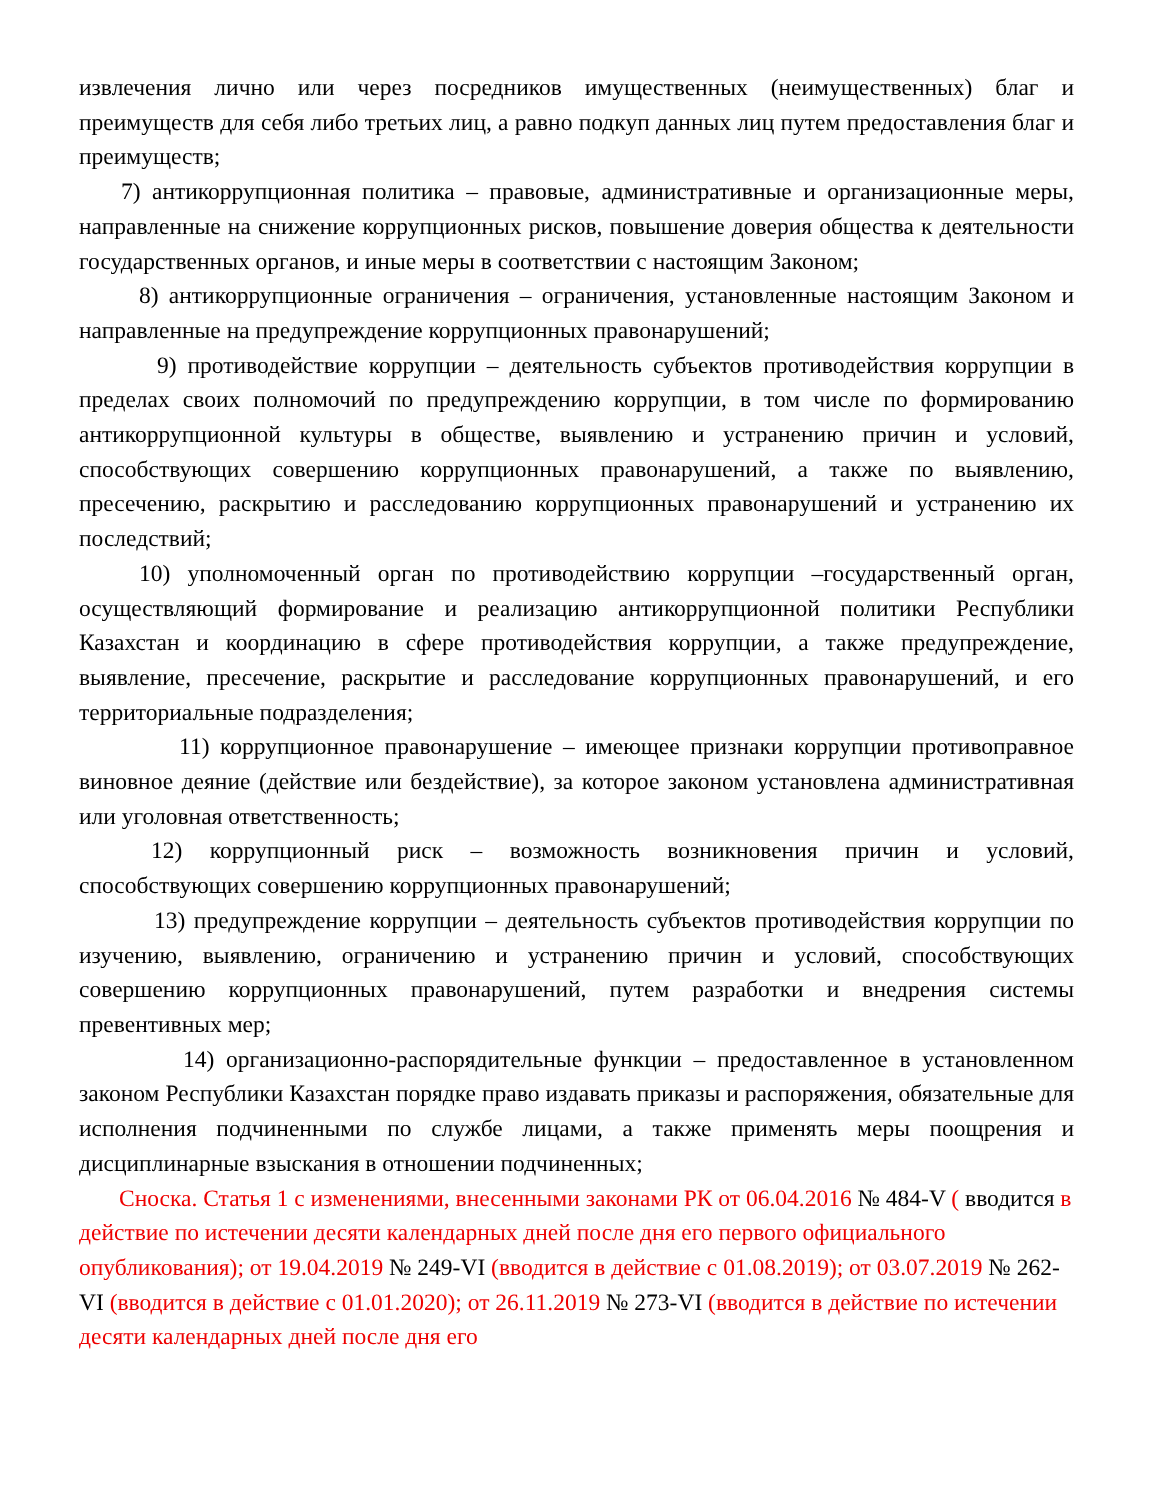извлечения лично или через посредников имущественных (неимущественных) благ и преимуществ для себя либо третьих лиц, а равно подкуп данных лиц путем предоставления благ и преимуществ;
7) антикоррупционная политика – правовые, административные и организационные меры, направленные на снижение коррупционных рисков, повышение доверия общества к деятельности государственных органов, и иные меры в соответствии с настоящим Законом;
8) антикоррупционные ограничения – ограничения, установленные настоящим Законом и направленные на предупреждение коррупционных правонарушений;
9) противодействие коррупции – деятельность субъектов противодействия коррупции в пределах своих полномочий по предупреждению коррупции, в том числе по формированию антикоррупционной культуры в обществе, выявлению и устранению причин и условий, способствующих совершению коррупционных правонарушений, а также по выявлению, пресечению, раскрытию и расследованию коррупционных правонарушений и устранению их последствий;
10) уполномоченный орган по противодействию коррупции –государственный орган, осуществляющий формирование и реализацию антикоррупционной политики Республики Казахстан и координацию в сфере противодействия коррупции, а также предупреждение, выявление, пресечение, раскрытие и расследование коррупционных правонарушений, и его территориальные подразделения;
11) коррупционное правонарушение – имеющее признаки коррупции противоправное виновное деяние (действие или бездействие), за которое законом установлена административная или уголовная ответственность;
12) коррупционный риск – возможность возникновения причин и условий, способствующих совершению коррупционных правонарушений;
13) предупреждение коррупции – деятельность субъектов противодействия коррупции по изучению, выявлению, ограничению и устранению причин и условий, способствующих совершению коррупционных правонарушений, путем разработки и внедрения системы превентивных мер;
14) организационно-распорядительные функции – предоставленное в установленном законом Республики Казахстан порядке право издавать приказы и распоряжения, обязательные для исполнения подчиненными по службе лицами, а также применять меры поощрения и дисциплинарные взыскания в отношении подчиненных;
Сноска. Статья 1 с изменениями, внесенными законами РК от 06.04.2016 № 484-V ( вводится в действие по истечении десяти календарных дней после дня его первого официального опубликования); от 19.04.2019 № 249-VI (вводится в действие с 01.08.2019); от 03.07.2019 № 262-VI (вводится в действие с 01.01.2020); от 26.11.2019 № 273-VI (вводится в действие по истечении десяти календарных дней после дня его